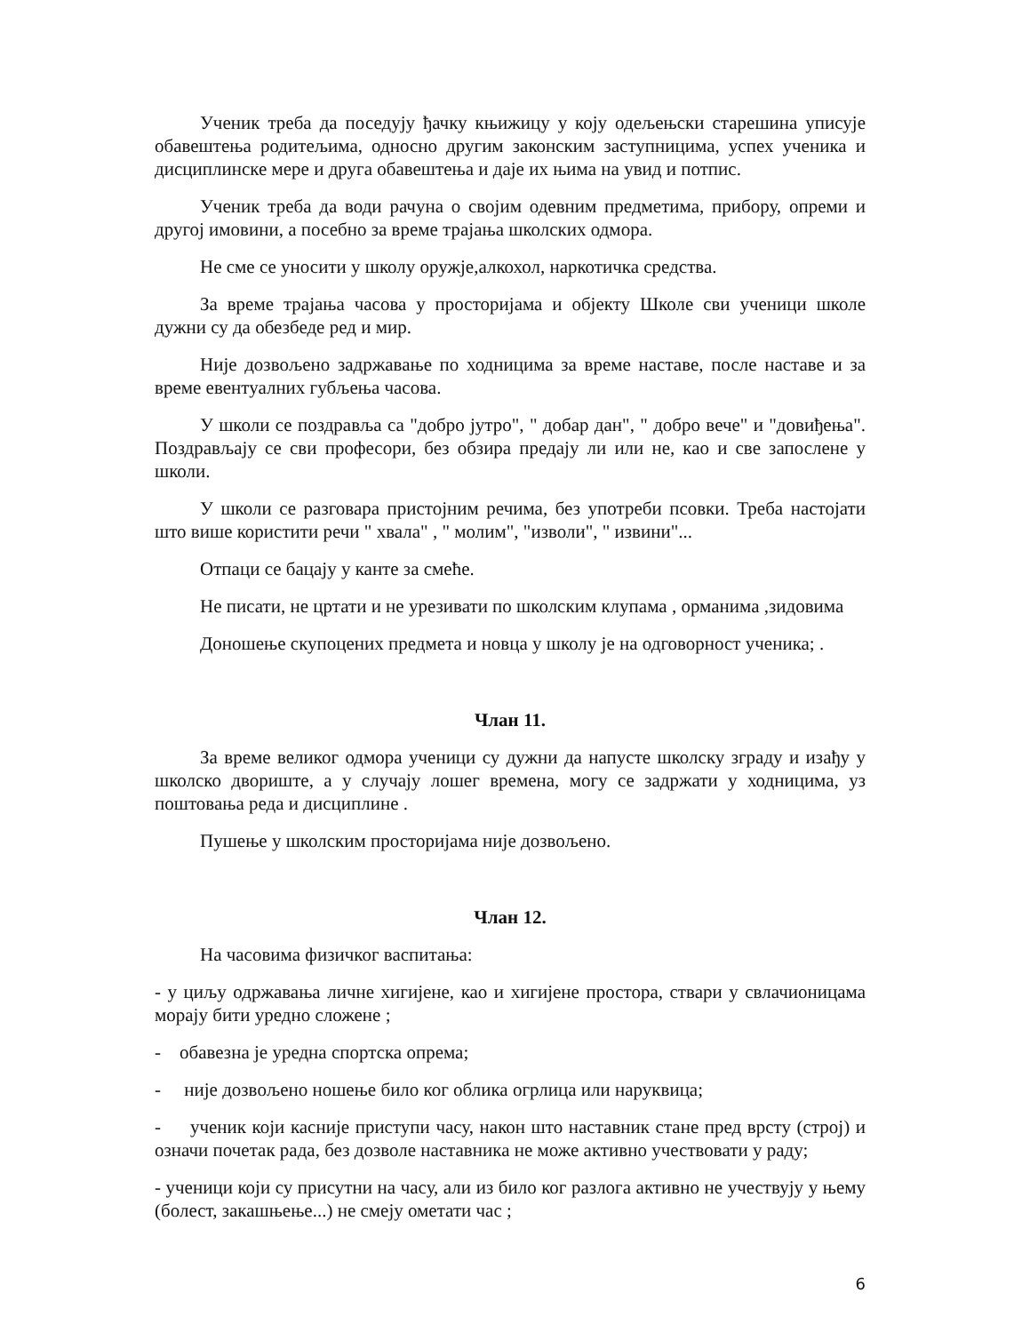Ученик треба да поседују ђачку књижицу у коју одељењски старешина уписује обавештења родитељима, односно другим законским заступницима, успех ученика и дисциплинске мере и друга обавештења и даје их њима на увид и потпис.
Ученик треба да води рачуна о својим одевним предметима, прибору, опреми и другој имовини, а посебно за време трајања школских одмора.
Не сме се уносити у школу оружје,алкохол, наркотичка средства.
За време трајања часова у просторијама и објекту Школе сви ученици школе дужни су да обезбеде ред и мир.
Није дозвољено задржавање по ходницима за време наставе, после наставе и за време евентуалних губљења часова.
У школи се поздравља са "добро јутро", " добар дан", " добро вече" и "довиђења". Поздрављају се сви професори, без обзира предају ли или не, као и све запослене у школи.
У школи се разговара пристојним речима, без употреби псовки. Треба настојати што више користити речи " хвала" , " молим", "изволи", " извини"...
Отпаци се бацају у канте за смеће.
Не писати, не цртати и не урезивати по школским клупама , орманима ,зидовима
Доношење скупоцених предмета и новца у школу је на одговорност ученика; .
Члан 11.
За време великог одмора ученици су дужни да напусте школску зграду и изађу у школско двориште, а у случају лошег времена, могу се задржати у ходницима, уз поштовања реда и дисциплине .
Пушење у школским просторијама није дозвољено.
Члан 12.
На часовима физичког васпитања:
- у циљу одржавања личне хигијене, као и хигијене простора, ствари у свлачионицама морају бити уредно сложене ;
- обавезна је уредна спортска опрема;
- није дозвољено ношење било ког облика огрлица или наруквица;
- ученик који касније приступи часу, након што наставник стане пред врсту (строј) и означи почетак рада, без дозволе наставника не може активно учествовати у раду;
- ученици који су присутни на часу, али из било ког разлога активно не учествују у њему (болест, закашњење...) не смеју ометати час ;
6